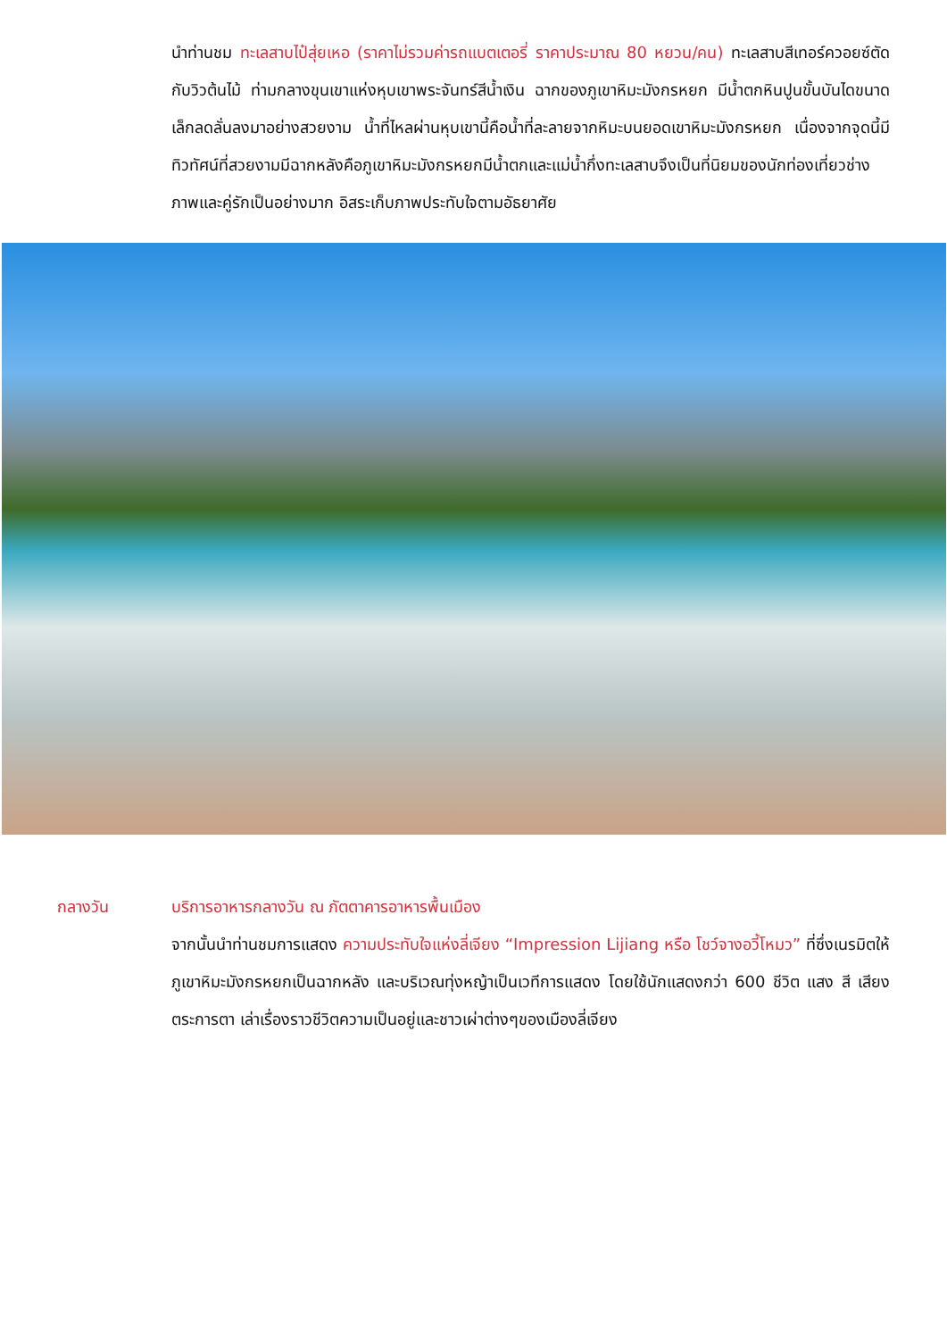นำท่านชม ทะเลสาบไป๋สุ่ยเหอ (ราคาไม่รวมค่ารถแบตเตอรี่ ราคาประมาณ 80 หยวน/คน) ทะเลสาบสีเทอร์ควอยซ์ตัดกับวิวต้นไม้ ท่ามกลางขุนเขาแห่งหุบเขาพระจันทร์สีน้ำเงิน ฉากของภูเขาหิมะมังกรหยก มีน้ำตกหินปูนขั้นบันไดขนาดเล็กลดลั่นลงมาอย่างสวยงาม น้ำที่ไหลผ่านหุบเขานี้คือน้ำที่ละลายจากหิมะบนยอดเขาหิมะมังกรหยก เนื่องจากจุดนี้มีทิวทัศน์ที่สวยงามมีฉากหลังคือภูเขาหิมะมังกรหยกมีน้ำตกและแม่น้ำกึ่งทะเลสาบจึงเป็นที่นิยมของนักท่องเที่ยวช่างภาพและคู่รักเป็นอย่างมาก อิสระเก็บภาพประทับใจตามอัธยาศัย
กลางวัน บริการอาหารกลางวัน ณ ภัตตาคารอาหารพื้นเมือง
จากนั้นนำท่านชมการแสดง ความประทับใจแห่งลี่เจียง “Impression Lijiang หรือ โชว์จางอวี้โหมว” ที่ซึ่งเนรมิตให้ภูเขาหิมะมังกรหยกเป็นฉากหลัง และบริเวณทุ่งหญ้าเป็นเวทีการแสดง โดยใช้นักแสดงกว่า 600 ชีวิต แสง สี เสียง ตระการตา เล่าเรื่องราวชีวิตความเป็นอยู่และชาวเผ่าต่างๆของเมืองลี่เจียง